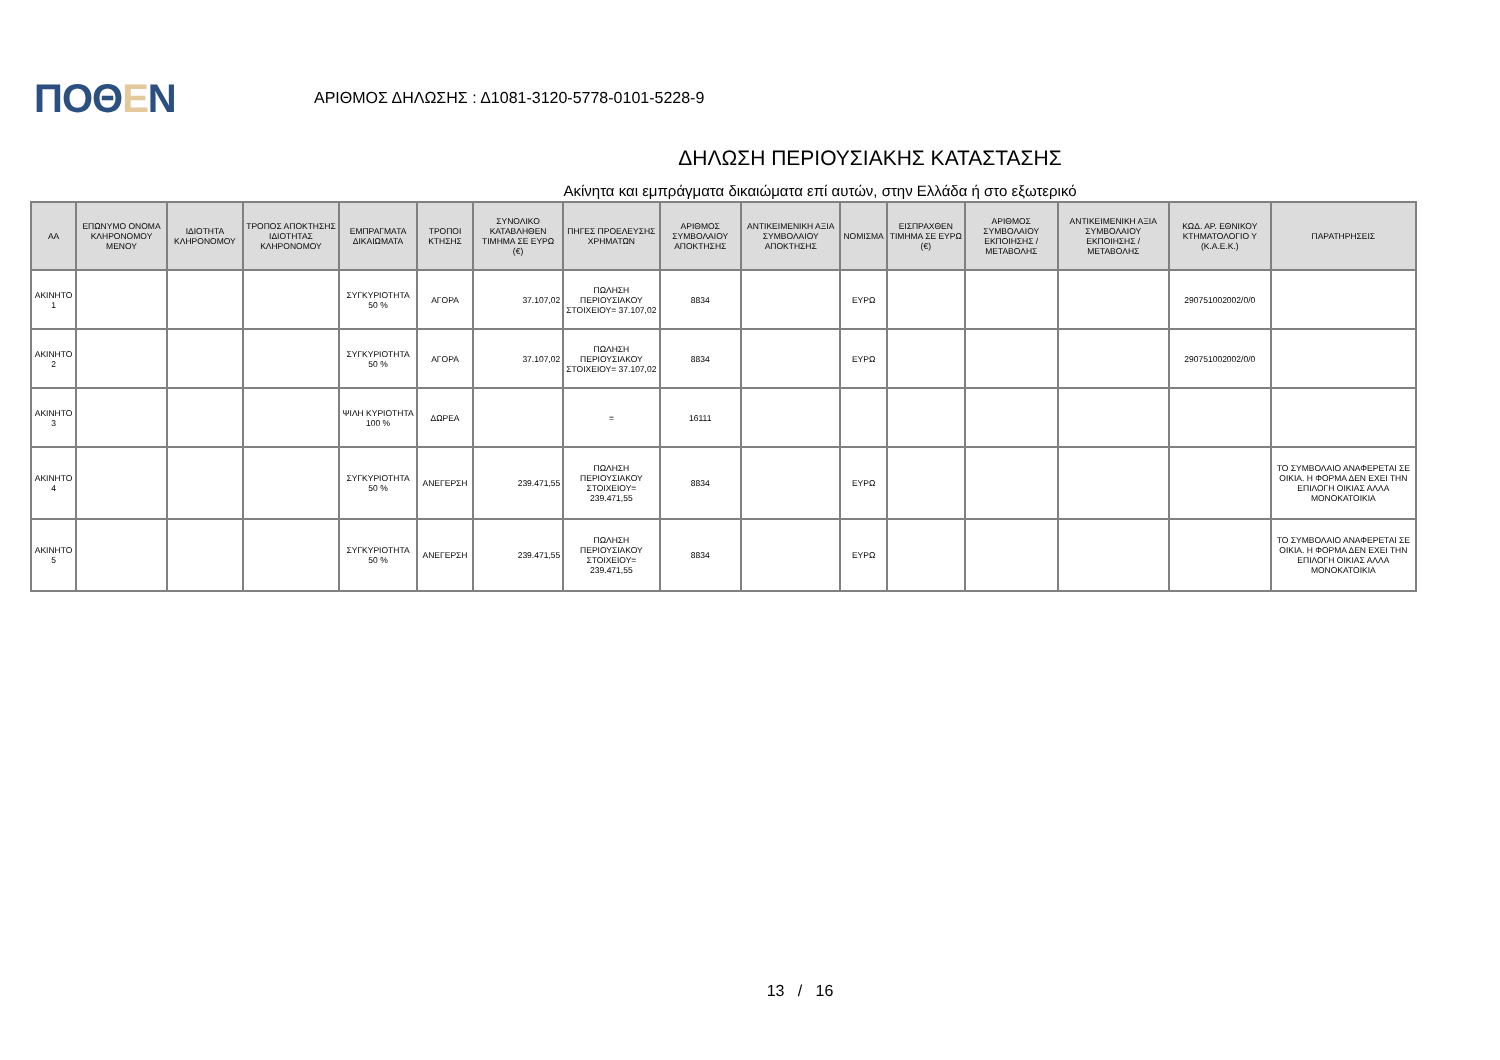ΠΟΘΕΝ
ΑΡΙΘΜΟΣ ΔΗΛΩΣΗΣ : Δ1081-3120-5778-0101-5228-9
ΔΗΛΩΣΗ ΠΕΡΙΟΥΣΙΑΚΗΣ ΚΑΤΑΣΤΑΣΗΣ
Ακίνητα και εμπράγματα δικαιώματα επί αυτών, στην Ελλάδα ή στο εξωτερικό
| ΑΑ | ΕΠΩΝΥΜΟ ΟΝΟΜΑ ΚΛΗΡΟΝΟΜΟΥ ΜΕΝΟΥ | ΙΔΙΟΤΗΤΑ ΚΛΗΡΟΝΟΜΟΥ | ΤΡΟΠΟΣ ΑΠΟΚΤΗΣΗΣ ΙΔΙΟΤΗΤΑΣ ΚΛΗΡΟΝΟΜΟΥ | ΕΜΠΡΑΓΜΑΤΑ ΔΙΚΑΙΩΜΑΤΑ | ΤΡΟΠΟΙ ΚΤΗΣΗΣ | ΣΥΝΟΛΙΚΟ ΚΑΤΑΒΛΗΘΕΝ ΤΙΜΗΜΑ ΣΕ ΕΥΡΩ (€) | ΠΗΓΕΣ ΠΡΟΕΛΕΥΣΗΣ ΧΡΗΜΑΤΩΝ | ΑΡΙΘΜΟΣ ΣΥΜΒΟΛΑΙΟΥ ΑΠΟΚΤΗΣΗΣ | ΑΝΤΙΚΕΙΜΕΝΙΚΗ ΑΞΙΑ ΣΥΜΒΟΛΑΙΟΥ ΑΠΟΚΤΗΣΗΣ | ΝΟΜΙΣΜΑ | ΕΙΣΠΡΑΧΘΕΝ ΤΙΜΗΜΑ ΣΕ ΕΥΡΩ (€) | ΑΡΙΘΜΟΣ ΣΥΜΒΟΛΑΙΟΥ ΕΚΠΟΙΗΣΗΣ /ΜΕΤΑΒΟΛΗΣ | ΑΝΤΙΚΕΙΜΕΝΙΚΗ ΑΞΙΑ ΣΥΜΒΟΛΑΙΟΥ ΕΚΠΟΙΗΣΗΣ / ΜΕΤΑΒΟΛΗΣ | ΚΩΔ. ΑΡ. ΕΘΝΙΚΟΥ ΚΤΗΜΑΤΟΛΟΓΙΟ Υ (Κ.Α.Ε.Κ.) | ΠΑΡΑΤΗΡΗΣΕΙΣ |
| --- | --- | --- | --- | --- | --- | --- | --- | --- | --- | --- | --- | --- | --- | --- | --- |
| ΑΚΙΝΗΤΟ 1 | | | | ΣΥΓΚΥΡΙΟΤΗΤΑ 50 % | ΑΓΟΡΑ | 37.107,02 | ΠΩΛΗΣΗ ΠΕΡΙΟΥΣΙΑΚΟΥ ΣΤΟΙΧΕΙΟΥ= 37.107,02 | 8834 | | ΕΥΡΩ | | | | 290751002002/0/0 | |
| ΑΚΙΝΗΤΟ 2 | | | | ΣΥΓΚΥΡΙΟΤΗΤΑ 50 % | ΑΓΟΡΑ | 37.107,02 | ΠΩΛΗΣΗ ΠΕΡΙΟΥΣΙΑΚΟΥ ΣΤΟΙΧΕΙΟΥ= 37.107,02 | 8834 | | ΕΥΡΩ | | | | 290751002002/0/0 | |
| ΑΚΙΝΗΤΟ 3 | | | | ΨΙΛΗ ΚΥΡΙΟΤΗΤΑ 100 % | ΔΩΡΕΑ | | = | 16111 | | | | | | | |
| ΑΚΙΝΗΤΟ 4 | | | | ΣΥΓΚΥΡΙΟΤΗΤΑ 50 % | ΑΝΕΓΕΡΣΗ | 239.471,55 | ΠΩΛΗΣΗ ΠΕΡΙΟΥΣΙΑΚΟΥ ΣΤΟΙΧΕΙΟΥ= 239.471,55 | 8834 | | ΕΥΡΩ | | | | | ΤΟ ΣΥΜΒΟΛΑΙΟ ΑΝΑΦΕΡΕΤΑΙ ΣΕ ΟΙΚΙΑ. Η ΦΟΡΜΑ ΔΕΝ ΕΧΕΙ ΤΗΝ ΕΠΙΛΟΓΗ ΟΙΚΙΑΣ ΑΛΛΑ ΜΟΝΟΚΑΤΟΙΚΙΑ |
| ΑΚΙΝΗΤΟ 5 | | | | ΣΥΓΚΥΡΙΟΤΗΤΑ 50 % | ΑΝΕΓΕΡΣΗ | 239.471,55 | ΠΩΛΗΣΗ ΠΕΡΙΟΥΣΙΑΚΟΥ ΣΤΟΙΧΕΙΟΥ= 239.471,55 | 8834 | | ΕΥΡΩ | | | | | ΤΟ ΣΥΜΒΟΛΑΙΟ ΑΝΑΦΕΡΕΤΑΙ ΣΕ ΟΙΚΙΑ. Η ΦΟΡΜΑ ΔΕΝ ΕΧΕΙ ΤΗΝ ΕΠΙΛΟΓΗ ΟΙΚΙΑΣ ΑΛΛΑ ΜΟΝΟΚΑΤΟΙΚΙΑ |
13 / 16